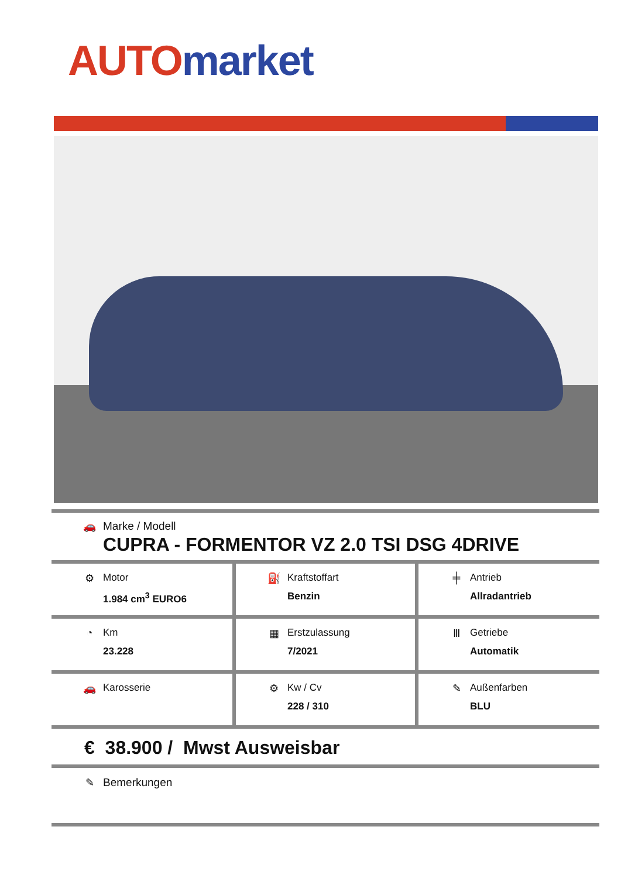AUTO market
🚗 Marke / Modell CUPRA - FORMENTOR VZ 2.0 TSI DSG 4DRIVE
| ⚙ Motor 1.984 cm<sup>3</sup> EURO6 | ⛽ Kraftstoffart Benzin | ╪ Antrieb Allradantrieb |
| ◔ Km 23.228 | ▦ Erstzulassung 7/2021 | Ⅲ Getriebe Automatik |
| 🚗 Karosserie | ⚙ Kw / Cv 228 / 310 | ✎ Außenfarben BLU |
€ 38.900 / Mwst Ausweisbar
✎ Bemerkungen